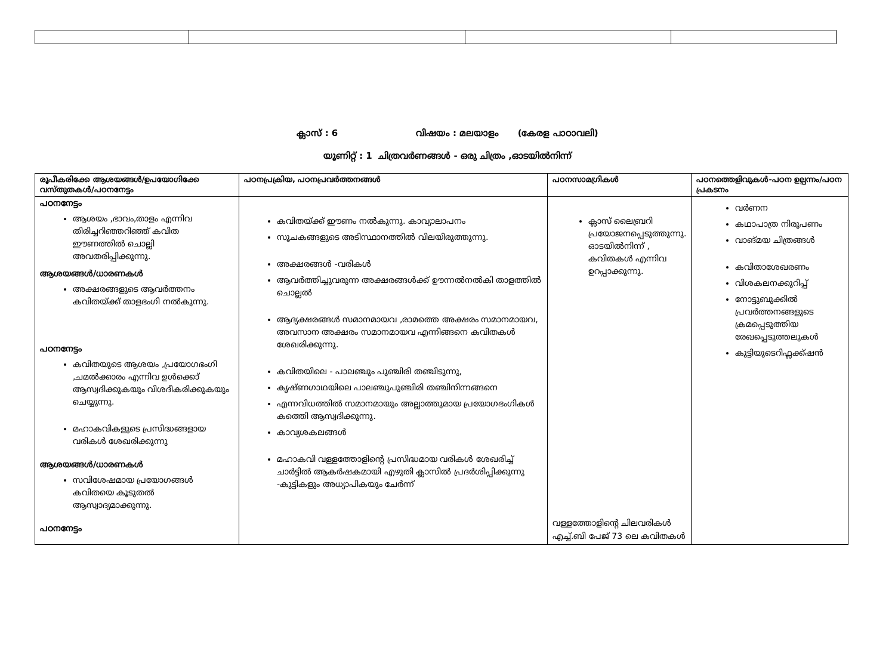ക്ലാസ് : 6 വിഷയം : മലയാളം (കേരള പാഠാവലി)
യൂണിറ്റ് : 1 ചിത്രവർണങ്ങൾ - ഒരു ചിത്രം ,ഓടയിൽനിന്ന്
| രൂപീകരിക്കേ ആശയങ്ങൾ/ഉപയോഗിക്കേ വസ്തുതകൾ/പഠനനേട്ടം | പഠനപ്രക്രിയ, പഠനപ്രവർത്തനങ്ങൾ | പഠനസാമഗ്രികൾ | പഠനത്തെളിവുകൾ-പഠന ഉല്പന്നം/പഠന പ്രകടനം |
| --- | --- | --- | --- |
| പഠനനേട്ടം ആശയം ,ഭാവം,താളം എന്നിവ തിരിച്ചറിഞ്ഞറിഞ്ഞ് കവിത ഈണത്തിൽ ചൊല്ലി അവതരിപ്പിക്കുന്നു. ആശയങ്ങൾ/ധാരണകൾ അക്ഷരങ്ങളുടെ ആവർത്തനം കവിതയ്ക്ക് താളഭംഗി നൽകുന്നു. പഠനനേട്ടം കവിതയുടെ ആശയം ,പ്രയോഗഭംഗി ,ചമൽക്കാരം എന്നിവ ഉൾക്കൊ് ആസ്വദിക്കുകയും വിശദീകരിക്കുകയും ചെയ്യുന്നു. മഹാകവികളുടെ പ്രസിദ്ധങ്ങളായ വരികൾ ശേഖരിക്കുന്നു ആശയങ്ങൾ/ധാരണകൾ സവിശേഷമായ പ്രയോഗങ്ങൾ കവിതയെ കൂടുതൽ ആസ്വാദ്യമാക്കുന്നു. പഠനനേട്ടം | കവിതയ്ക്ക് ഈണം നൽകുന്നു. കാവ്യാലാപനം സൂചകങ്ങളുടെ അടിസ്ഥാനത്തിൽ വിലയിരുത്തുന്നു. അക്ഷരങ്ങൾ -വരികൾ ആവർത്തിച്ചുവരുന്ന അക്ഷരങ്ങൾക്ക് ഊന്നൽനൽകി താളത്തിൽ ചൊല്ലൽ ആദ്യക്ഷരങ്ങൾ സമാനമായവ ,രാമത്തെ അക്ഷരം സമാനമായവ, അവസാന അക്ഷരം സമാനമായവ എന്നിങ്ങനെ കവിതകൾ ശേഖരിക്കുന്നു. കവിതയിലെ - പാലഞ്ചും പുഞ്ചിരി തഞ്ചിടുന്നു, കൃഷ്ണഗാഥയിലെ പാലഞ്ചുപുഞ്ചിരി തഞ്ചിനിന്നങ്ങനെ എന്നവിധത്തിൽ സമാനമായും അല്ലാത്തുമായ പ്രയോഗഭംഗികൾ കത്തെി ആസ്വദിക്കുന്നു. കാവ്യശകലങ്ങൾ മഹാകവി വള്ളത്തോളിന്റെ പ്രസിദ്ധമായ വരികൾ ശേഖരിച്ച് ചാർട്ടിൽ ആകർഷകമായി എഴുതി ക്ലാസിൽ പ്രദർശിപ്പിക്കുന്നു -കുട്ടികളും അധ്യാപികയും ചേർന്ന് | ക്ലാസ് ലൈബ്രറി പ്രയോജനപ്പെടുത്തുന്നു. ഓടയിൽനിന്ന് , കവിതകൾ എന്നിവ ഉറപ്പാക്കുന്നു. വള്ളത്തോളിന്റെ ചിലവരികൾ എച്ച്.ബി പേജ് 73 ലെ കവിതകൾ | വർണന കഥാപാത്ര നിരൂപണം വാങ്മയ ചിത്രങ്ങൾ കവിതാശേഖരണം വിശകലനക്കുറിപ്പ് നോട്ടുബുക്കിൽ പ്രവർത്തനങ്ങളുടെ ക്രമപ്പെടുത്തിയ രേഖപ്പെടുത്തലുകൾ കുട്ടിയുടെറിഫ്ലക്ക്ഷൻ |